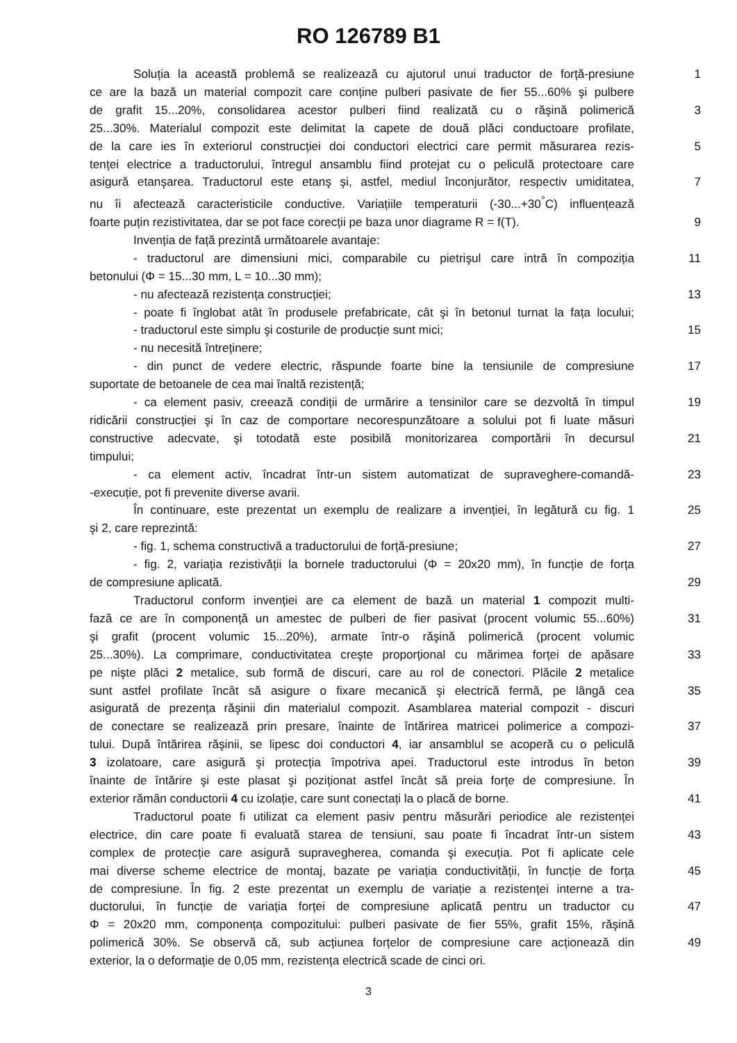RO 126789 B1
Soluția la această problemă se realizează cu ajutorul unui traductor de forță-presiune
1
ce are la bază un material compozit care conține pulberi pasivate de fier 55...60% şi pulbere
de grafit 15...20%, consolidarea acestor pulberi fiind realizată cu o răşină polimerică
3
25...30%. Materialul compozit este delimitat la capete de două plăci conductoare profilate,
de la care ies în exteriorul construcției doi conductori electrici care permit măsurarea rezis-
5
tenței electrice a traductorului, întregul ansamblu fiind protejat cu o peliculă protectoare care
asigură etanşarea. Traductorul este etanş şi, astfel, mediul înconjurător, respectiv umiditatea,
7
nu îi afectează caracteristicile conductive. Variațiile temperaturii (-30...+30<sup>°</sup>C) influențează
foarte puțin rezistivitatea, dar se pot face corecții pe baza unor diagrame R = f(T).
9
Invenția de față prezintă următoarele avantaje:
- traductorul are dimensiuni mici, comparabile cu pietrişul care intră în compoziția
11
betonului (Φ = 15...30 mm, L = 10...30 mm);
- nu afectează rezistența construcției; 13
- poate fi înglobat atât în produsele prefabricate, cât şi în betonul turnat la fața locului;
- traductorul este simplu şi costurile de producție sunt mici; 15
- nu necesită întreținere;
- din punct de vedere electric, răspunde foarte bine la tensiunile de compresiune
17
suportate de betoanele de cea mai înaltă rezistență;
- ca element pasiv, creează condiții de urmărire a tensinilor care se dezvoltă în timpul
19
ridicării construcției şi în caz de comportare necorespunzătoare a solului pot fi luate măsuri
constructive adecvate, şi totodată este posibilă monitorizarea comportării în decursul
21
timpului;
- ca element activ, încadrat într-un sistem automatizat de supraveghere-comandă-
23
-execuție, pot fi prevenite diverse avarii.
În continuare, este prezentat un exemplu de realizare a invenției, în legătură cu fig. 1
25
şi 2, care reprezintă:
- fig. 1, schema constructivă a traductorului de forță-presiune; 27
- fig. 2, variația rezistivății la bornele traductorului (Φ = 20x20 mm), în funcție de forța
de compresiune aplicată. 29
Traductorul conform invenției are ca element de bază un material 1 compozit multi-
fază ce are în componență un amestec de pulberi de fier pasivat (procent volumic 55...60%)
31
şi grafit (procent volumic 15...20%), armate într-o răşină polimerică (procent volumic
25...30%). La comprimare, conductivitatea creşte proporțional cu mărimea forței de apăsare
33
pe nişte plăci 2 metalice, sub formă de discuri, care au rol de conectori. Plăcile 2 metalice
sunt astfel profilate încât să asigure o fixare mecanică şi electrică fermă, pe lângă cea
35
asigurată de prezența răşinii din materialul compozit. Asamblarea material compozit - discuri
de conectare se realizează prin presare, înainte de întărirea matricei polimerice a compozi-
37
tului. După întărirea răşinii, se lipesc doi conductori 4, iar ansamblul se acoperă cu o peliculă
3 izolatoare, care asigură şi protecția împotriva apei. Traductorul este introdus în beton
39
înainte de întărire şi este plasat şi poziționat astfel încât să preia forțe de compresiune. În
exterior rămân conductorii 4 cu izolație, care sunt conectați la o placă de borne.
41
Traductorul poate fi utilizat ca element pasiv pentru măsurări periodice ale rezistenței
electrice, din care poate fi evaluată starea de tensiuni, sau poate fi încadrat într-un sistem
43
complex de protecție care asigură supravegherea, comanda şi execuția. Pot fi aplicate cele
mai diverse scheme electrice de montaj, bazate pe variația conductivității, în funcție de forța
45
de compresiune. În fig. 2 este prezentat un exemplu de variație a rezistenței interne a tra-
ductorului, în funcție de variația forței de compresiune aplicată pentru un traductor cu
47
Φ = 20x20 mm, componența compozitului: pulberi pasivate de fier 55%, grafit 15%, răşină
polimerică 30%. Se observă că, sub acțiunea forțelor de compresiune care acționează din
49
exterior, la o deformație de 0,05 mm, rezistența electrică scade de cinci ori.
3